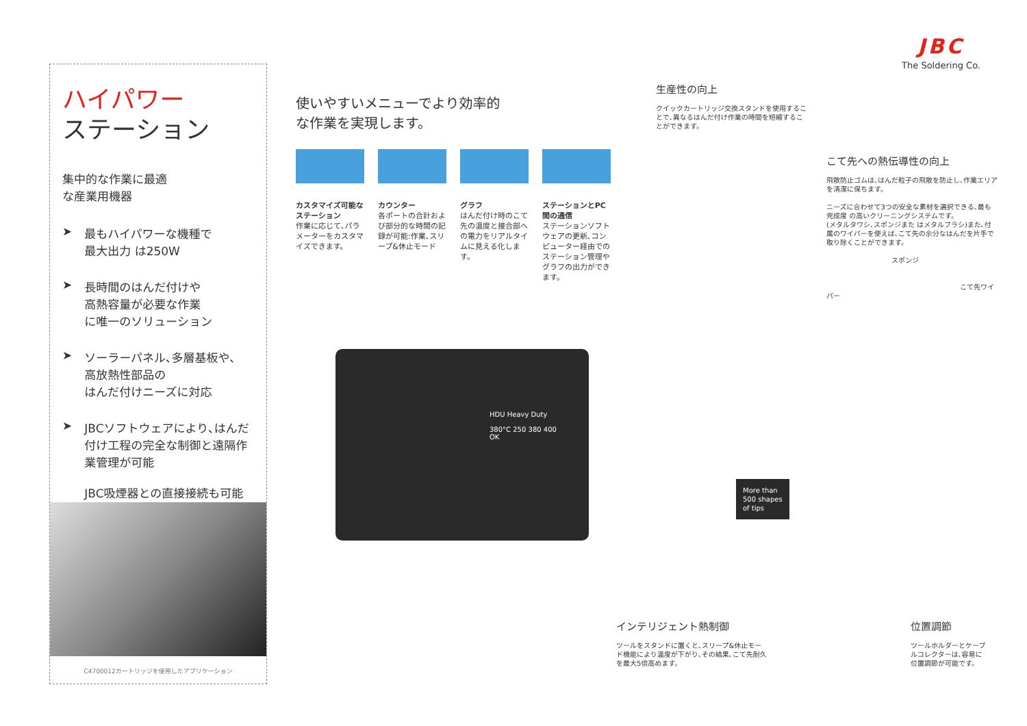ハイパワー
ステーション
集中的な作業に最適
な産業用機器
➤ 最もハイパワーな機種で
最大出力 は250W
➤ 長時間のはんだ付けや
高熱容量が必要な作業
に唯一のソリューション
➤ ソーラーパネル､多層基板や､
高放熱性部品の
はんだ付けニーズに対応
➤ JBCソフトウェアにより､はんだ付け工程の完全な制御と遠隔作業管理が可能
JBC吸煙器との直接接続も可能
C4700012カートリッジを使用したアプリケーション
JBC
The Soldering Co.
使いやすいメニューでより効率的
な作業を実現します。
カスタマイズ可能なステーション
作業に応じて､パラメーターをカスタマイズできます。
カウンター
各ポートの合計および部分的な時間の記録が可能:作業､スリープ&休止モード
グラフ
はんだ付け時のこて先の温度と接合部への電力をリアルタイムに見える化します。
ステーションとPC間の通信
ステーションソフトウェアの更新､コンピューター経由でのステーション管理やグラフの出力ができます。
生産性の向上
クイックカートリッジ交換スタンドを使用することで､異なるはんだ付け作業の時間を短縮することができます。
こて先への熱伝導性の向上
飛散防止ゴムは､はんだ粒子の飛散を防止し､作業エリアを清潔に保ちます。
ニーズに合わせて3つの安全な素材を選択できる､最も完成度 の高いクリーニングシステムです。
(メタルタワシ､スポンジまた はメタルブラシ)また､付属のワイパーを使えば､こて先の余分なはんだを片手で取り除くことができます。
スポンジ
こて先ワイパー
HDU Heavy Duty
380°C 250 380 400
OK
More than
500 shapes
of tips
インテリジェント熱制御
ツールをスタンドに置くと､スリープ&休止モード機能により温度が下がり､その結果､こて先耐久を最大5倍高めます。
位置調節
ツールホルダーとケーブルコレクターは､容易に位置調節が可能です。